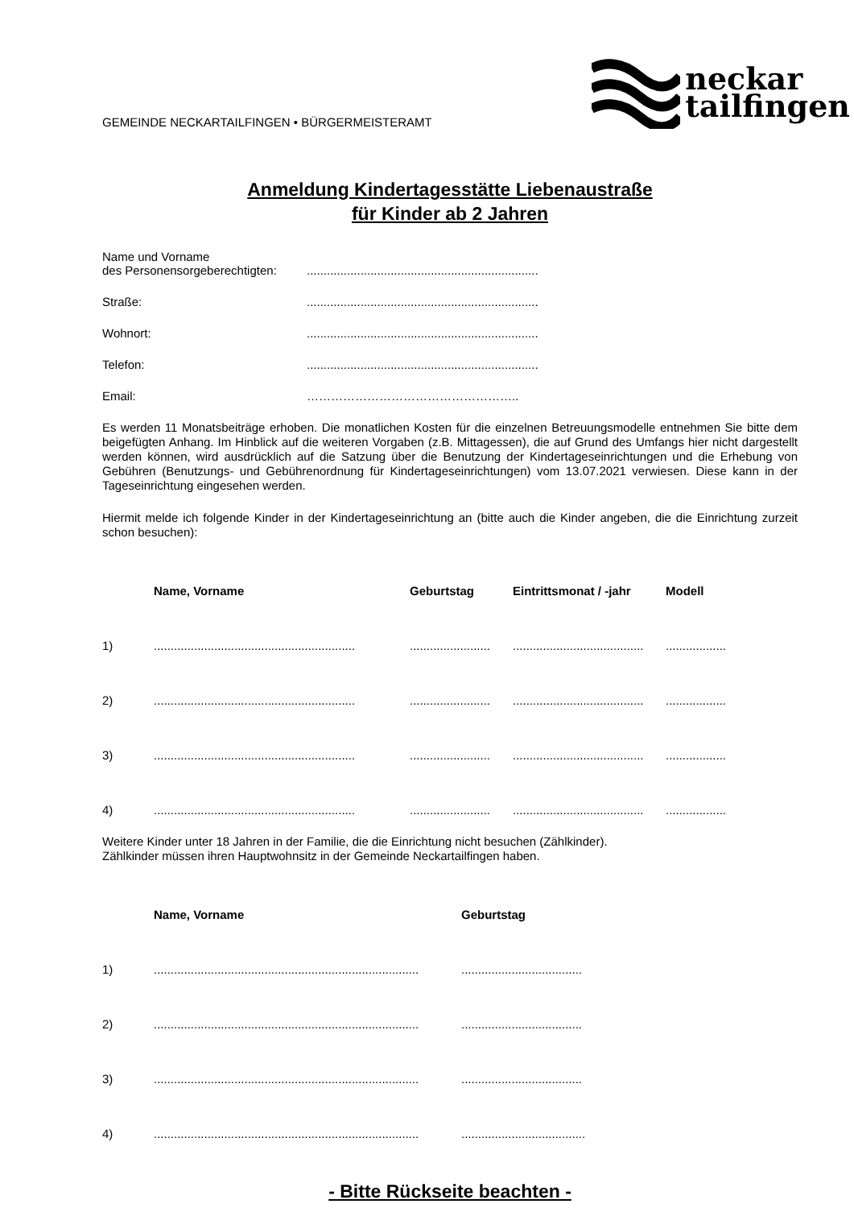GEMEINDE NECKARTAILFINGEN • BÜRGERMEISTERAMT
neckar
tailfingen
Anmeldung Kindertagesstätte Liebenaustraße
für Kinder ab 2 Jahren
Name und Vorname
des Personensorgeberechtigten:
.....................................................................
Straße: .....................................................................
Wohnort: .....................................................................
Telefon: .....................................................................
Email: ……………………………………………..
Es werden 11 Monatsbeiträge erhoben. Die monatlichen Kosten für die einzelnen Betreuungsmodelle entnehmen Sie bitte dem beigefügten Anhang. Im Hinblick auf die weiteren Vorgaben (z.B. Mittagessen), die auf Grund des Umfangs hier nicht dargestellt werden können, wird ausdrücklich auf die Satzung über die Benutzung der Kindertageseinrichtungen und die Erhebung von Gebühren (Benutzungs- und Gebührenordnung für Kindertageseinrichtungen) vom 13.07.2021 verwiesen. Diese kann in der Tageseinrichtung eingesehen werden.
Hiermit melde ich folgende Kinder in der Kindertageseinrichtung an (bitte auch die Kinder angeben, die die Einrichtung zurzeit schon besuchen):
| | Name, Vorname | Geburtstag | Eintrittsmonat / -jahr | Modell |
| --- | --- | --- | --- | --- |
| 1) | ............................................................ | ........................ | ....................................... | .................. |
| 2) | ............................................................ | ........................ | ....................................... | .................. |
| 3) | ............................................................ | ........................ | ....................................... | .................. |
| 4) | ............................................................ | ........................ | ....................................... | .................. |
Weitere Kinder unter 18 Jahren in der Familie, die die Einrichtung nicht besuchen (Zählkinder).
Zählkinder müssen ihren Hauptwohnsitz in der Gemeinde Neckartailfingen haben.
| | Name, Vorname | Geburtstag |
| --- | --- | --- |
| 1) | ............................................................................... | .................................... |
| 2) | ............................................................................... | .................................... |
| 3) | ............................................................................... | .................................... |
| 4) | ............................................................................... | ..................................... |
- Bitte Rückseite beachten -